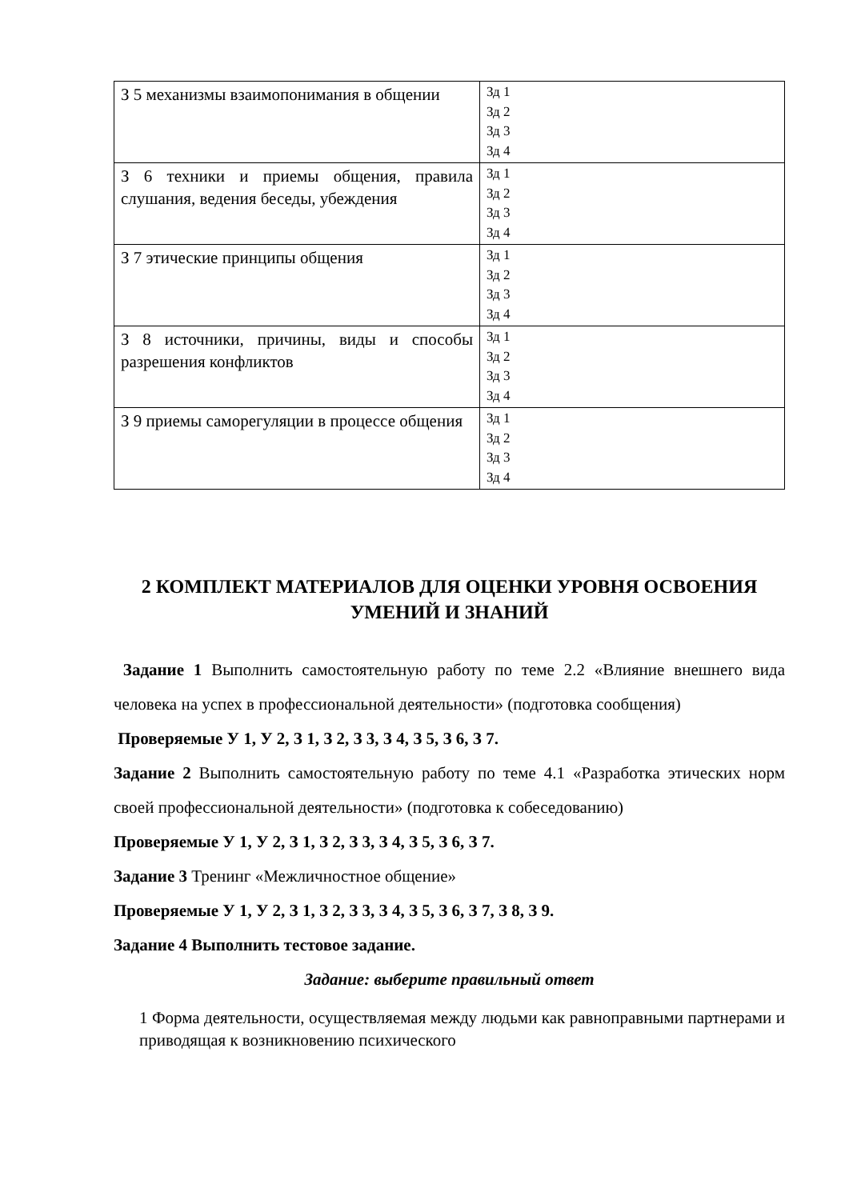| З 5 механизмы взаимопонимания в общении | Зд 1 Зд 2 Зд 3 Зд 4 |
| З 6 техники и приемы общения, правила слушания, ведения беседы, убеждения | Зд 1 Зд 2 Зд 3 Зд 4 |
| З 7 этические принципы общения | Зд 1 Зд 2 Зд 3 Зд 4 |
| З 8 источники, причины, виды и способы разрешения конфликтов | Зд 1 Зд 2 Зд 3 Зд 4 |
| З 9 приемы саморегуляции в процессе общения | Зд 1 Зд 2 Зд 3 Зд 4 |
2 КОМПЛЕКТ МАТЕРИАЛОВ ДЛЯ ОЦЕНКИ УРОВНЯ ОСВОЕНИЯ УМЕНИЙ И ЗНАНИЙ
Задание 1 Выполнить самостоятельную работу по теме 2.2 «Влияние внешнего вида человека на успех в профессиональной деятельности» (подготовка сообщения)
Проверяемые У 1, У 2, З 1, З 2, З 3, З 4, З 5, З 6, З 7.
Задание 2 Выполнить самостоятельную работу по теме 4.1 «Разработка этических норм своей профессиональной деятельности» (подготовка к собеседованию)
Проверяемые У 1, У 2, З 1, З 2, З 3, З 4, З 5, З 6, З 7.
Задание 3 Тренинг «Межличностное общение»
Проверяемые У 1, У 2, З 1, З 2, З 3, З 4, З 5, З 6, З 7, З 8, З 9.
Задание 4 Выполнить тестовое задание.
Задание: выберите правильный ответ
1 Форма деятельности, осуществляемая между людьми как равноправными партнерами и приводящая к возникновению психического